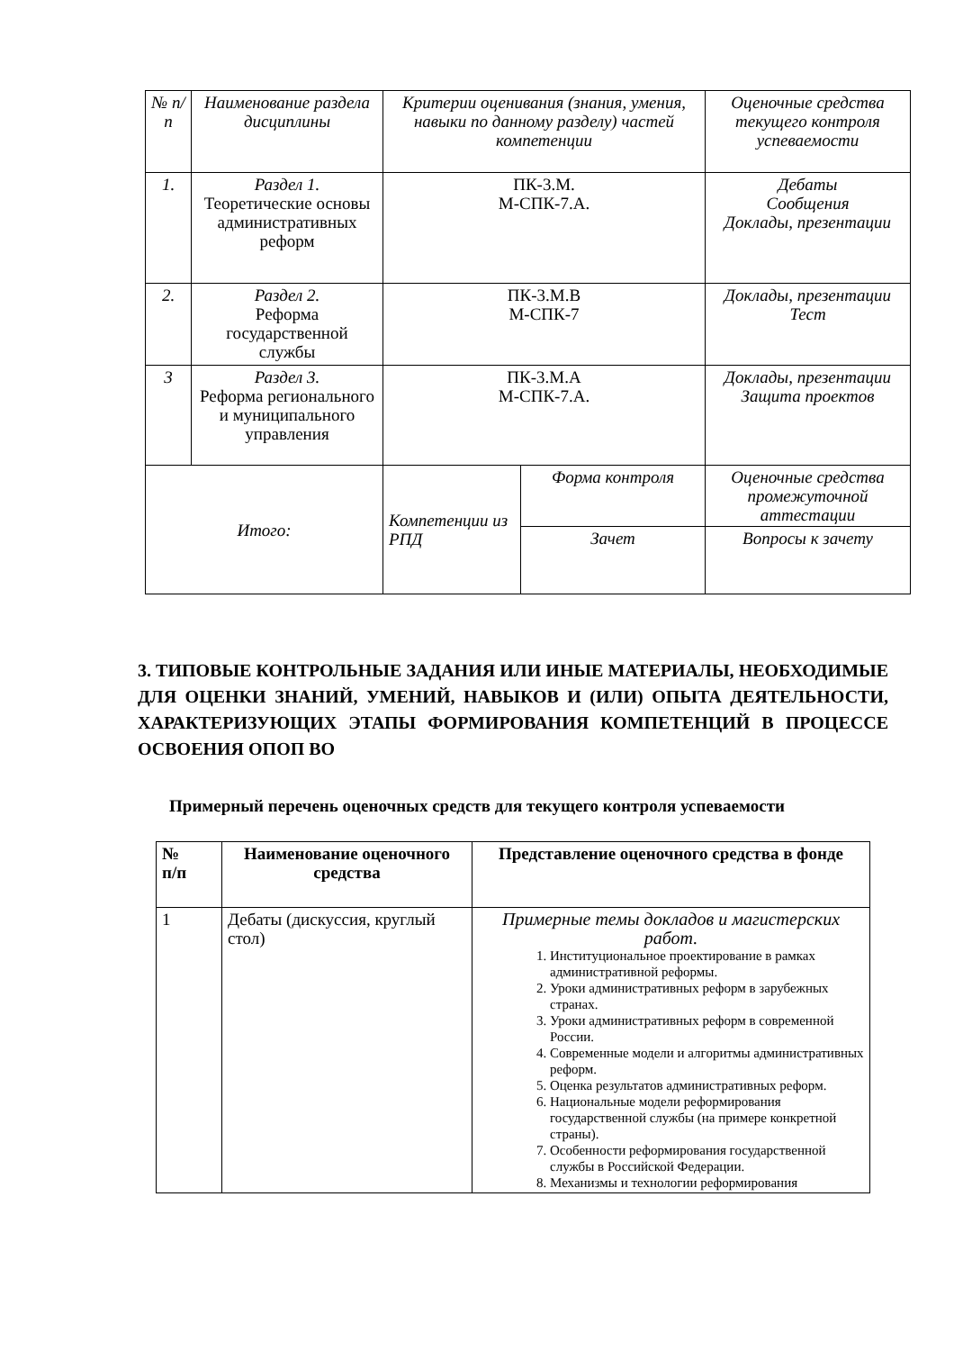| № п/п | Наименование раздела дисциплины | Критерии оценивания (знания, умения, навыки по данному разделу) частей компетенции | | Оценочные средства текущего контроля успеваемости |
| 1. | Раздел 1. Теоретические основы административных реформ | ПК-3.М. М-СПК-7.А. | | Дебаты Сообщения Доклады, презентации |
| 2. | Раздел 2. Реформа государственной службы | ПК-3.М.В М-СПК-7 | | Доклады, презентации Тест |
| 3 | Раздел 3. Реформа регионального и муниципального управления | ПК-3.М.А М-СПК-7.А. | | Доклады, презентации Защита проектов |
| Итого: | | Компетенции из РПД | Форма контроля | Оценочные средства промежуточной аттестации |
| | | | Зачет | Вопросы к зачету |
3. ТИПОВЫЕ КОНТРОЛЬНЫЕ ЗАДАНИЯ ИЛИ ИНЫЕ МАТЕРИАЛЫ, НЕОБХОДИМЫЕ ДЛЯ ОЦЕНКИ ЗНАНИЙ, УМЕНИЙ, НАВЫКОВ И (ИЛИ) ОПЫТА ДЕЯТЕЛЬНОСТИ, ХАРАКТЕРИЗУЮЩИХ ЭТАПЫ ФОРМИРОВАНИЯ КОМПЕТЕНЦИЙ В ПРОЦЕССЕ ОСВОЕНИЯ ОПОП ВО
Примерный перечень оценочных средств для текущего контроля успеваемости
| № п/п | Наименование оценочного средства | Представление оценочного средства в фонде |
| --- | --- | --- |
| 1 | Дебаты (дискуссия, круглый стол) | Примерные темы докладов и магистерских работ. 1. Институциональное проектирование в рамках административной реформы. 2. Уроки административных реформ в зарубежных странах. 3. Уроки административных реформ в современной России. 4. Современные модели и алгоритмы административных реформ. 5. Оценка результатов административных реформ. 6. Национальные модели реформирования государственной службы (на примере конкретной страны). 7. Особенности реформирования государственной службы в Российской Федерации. 8. Механизмы и технологии реформирования |